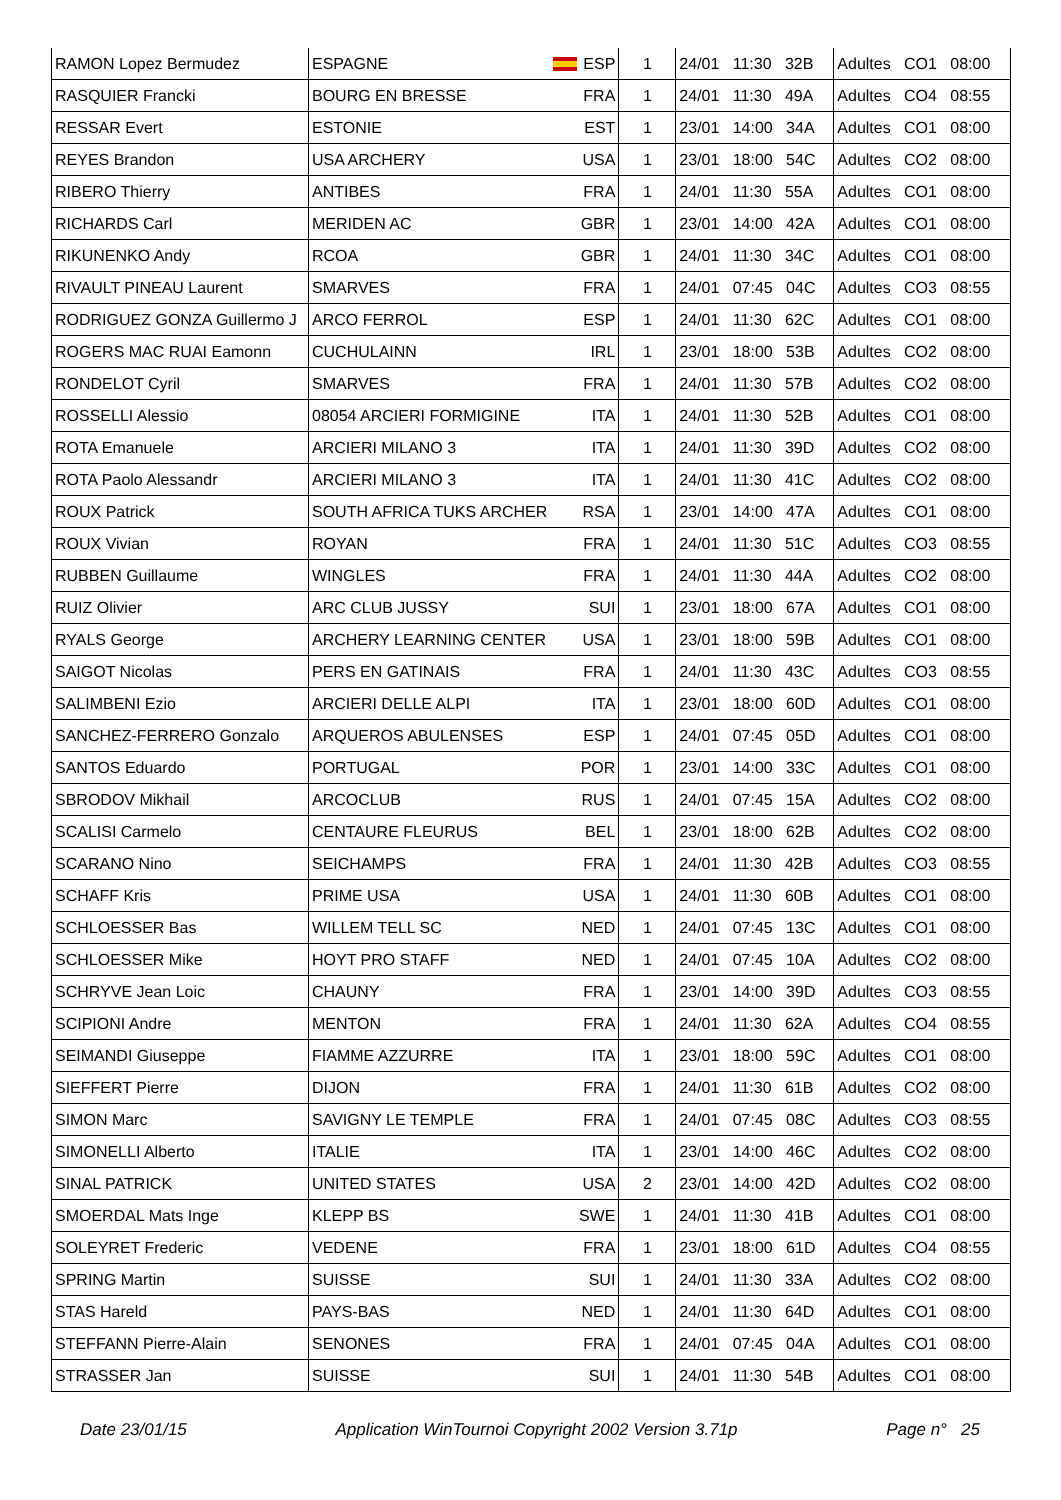| RAMON Lopez Bermudez | ESPAGNE | ESP | 1 | 24/01 11:30 32B | Adultes CO1 08:00 |
| RASQUIER Francki | BOURG EN BRESSE | FRA | 1 | 24/01 11:30 49A | Adultes CO4 08:55 |
| RESSAR Evert | ESTONIE | EST | 1 | 23/01 14:00 34A | Adultes CO1 08:00 |
| REYES Brandon | USA ARCHERY | USA | 1 | 23/01 18:00 54C | Adultes CO2 08:00 |
| RIBERO Thierry | ANTIBES | FRA | 1 | 24/01 11:30 55A | Adultes CO1 08:00 |
| RICHARDS Carl | MERIDEN AC | GBR | 1 | 23/01 14:00 42A | Adultes CO1 08:00 |
| RIKUNENKO Andy | RCOA | GBR | 1 | 24/01 11:30 34C | Adultes CO1 08:00 |
| RIVAULT PINEAU Laurent | SMARVES | FRA | 1 | 24/01 07:45 04C | Adultes CO3 08:55 |
| RODRIGUEZ GONZA Guillermo J | ARCO FERROL | ESP | 1 | 24/01 11:30 62C | Adultes CO1 08:00 |
| ROGERS MAC RUAI Eamonn | CUCHULAINN | IRL | 1 | 23/01 18:00 53B | Adultes CO2 08:00 |
| RONDELOT Cyril | SMARVES | FRA | 1 | 24/01 11:30 57B | Adultes CO2 08:00 |
| ROSSELLI Alessio | 08054 ARCIERI FORMIGINE | ITA | 1 | 24/01 11:30 52B | Adultes CO1 08:00 |
| ROTA Emanuele | ARCIERI MILANO 3 | ITA | 1 | 24/01 11:30 39D | Adultes CO2 08:00 |
| ROTA Paolo Alessandr | ARCIERI MILANO 3 | ITA | 1 | 24/01 11:30 41C | Adultes CO2 08:00 |
| ROUX Patrick | SOUTH AFRICA TUKS ARCHER | RSA | 1 | 23/01 14:00 47A | Adultes CO1 08:00 |
| ROUX Vivian | ROYAN | FRA | 1 | 24/01 11:30 51C | Adultes CO3 08:55 |
| RUBBEN Guillaume | WINGLES | FRA | 1 | 24/01 11:30 44A | Adultes CO2 08:00 |
| RUIZ Olivier | ARC CLUB JUSSY | SUI | 1 | 23/01 18:00 67A | Adultes CO1 08:00 |
| RYALS George | ARCHERY LEARNING CENTER | USA | 1 | 23/01 18:00 59B | Adultes CO1 08:00 |
| SAIGOT Nicolas | PERS EN GATINAIS | FRA | 1 | 24/01 11:30 43C | Adultes CO3 08:55 |
| SALIMBENI Ezio | ARCIERI DELLE ALPI | ITA | 1 | 23/01 18:00 60D | Adultes CO1 08:00 |
| SANCHEZ-FERRERO Gonzalo | ARQUEROS ABULENSES | ESP | 1 | 24/01 07:45 05D | Adultes CO1 08:00 |
| SANTOS Eduardo | PORTUGAL | POR | 1 | 23/01 14:00 33C | Adultes CO1 08:00 |
| SBRODOV Mikhail | ARCOCLUB | RUS | 1 | 24/01 07:45 15A | Adultes CO2 08:00 |
| SCALISI Carmelo | CENTAURE FLEURUS | BEL | 1 | 23/01 18:00 62B | Adultes CO2 08:00 |
| SCARANO Nino | SEICHAMPS | FRA | 1 | 24/01 11:30 42B | Adultes CO3 08:55 |
| SCHAFF Kris | PRIME USA | USA | 1 | 24/01 11:30 60B | Adultes CO1 08:00 |
| SCHLOESSER Bas | WILLEM TELL SC | NED | 1 | 24/01 07:45 13C | Adultes CO1 08:00 |
| SCHLOESSER Mike | HOYT PRO STAFF | NED | 1 | 24/01 07:45 10A | Adultes CO2 08:00 |
| SCHRYVE Jean Loic | CHAUNY | FRA | 1 | 23/01 14:00 39D | Adultes CO3 08:55 |
| SCIPIONI Andre | MENTON | FRA | 1 | 24/01 11:30 62A | Adultes CO4 08:55 |
| SEIMANDI Giuseppe | FIAMME AZZURRE | ITA | 1 | 23/01 18:00 59C | Adultes CO1 08:00 |
| SIEFFERT Pierre | DIJON | FRA | 1 | 24/01 11:30 61B | Adultes CO2 08:00 |
| SIMON Marc | SAVIGNY LE TEMPLE | FRA | 1 | 24/01 07:45 08C | Adultes CO3 08:55 |
| SIMONELLI Alberto | ITALIE | ITA | 1 | 23/01 14:00 46C | Adultes CO2 08:00 |
| SINAL PATRICK | UNITED STATES | USA | 2 | 23/01 14:00 42D | Adultes CO2 08:00 |
| SMOERDAL Mats Inge | KLEPP BS | SWE | 1 | 24/01 11:30 41B | Adultes CO1 08:00 |
| SOLEYRET Frederic | VEDENE | FRA | 1 | 23/01 18:00 61D | Adultes CO4 08:55 |
| SPRING Martin | SUISSE | SUI | 1 | 24/01 11:30 33A | Adultes CO2 08:00 |
| STAS Hareld | PAYS-BAS | NED | 1 | 24/01 11:30 64D | Adultes CO1 08:00 |
| STEFFANN Pierre-Alain | SENONES | FRA | 1 | 24/01 07:45 04A | Adultes CO1 08:00 |
| STRASSER Jan | SUISSE | SUI | 1 | 24/01 11:30 54B | Adultes CO1 08:00 |
Date 23/01/15 Application WinTournoi Copyright 2002 Version 3.71p Page n° 25